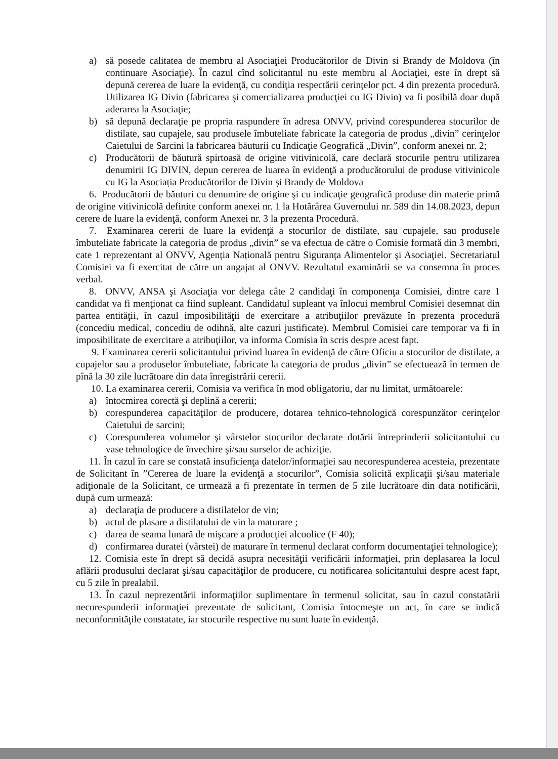a) să posede calitatea de membru al Asociaţiei Producătorilor de Divin si Brandy de Moldova (în continuare Asociaţie). În cazul cînd solicitantul nu este membru al Aociaţiei, este în drept să depună cererea de luare la evidenţă, cu condiţia respectării cerinţelor pct. 4 din prezenta procedură. Utilizarea IG Divin (fabricarea şi comercializarea producţiei cu IG Divin) va fi posibilă doar după aderarea la Asociaţie;
b) să depună declaraţie pe propria raspundere în adresa ONVV, privind corespunderea stocurilor de distilate, sau cupajele, sau produsele îmbuteliate fabricate la categoria de produs „divin” cerinţelor Caietului de Sarcini la fabricarea băuturii cu Indicaţie Geografică „Divin”, conform anexei nr. 2;
c) Producătorii de băutură spirtoasă de origine vitivinicolă, care declară stocurile pentru utilizarea denumirii IG DIVIN, depun cererea de luarea în evidenţă a producătorului de produse vitivinicole cu IG la Asociația Producătorilor de Divin și Brandy de Moldova
6. Producătorii de băuturi cu denumire de origine şi cu indicaţie geografică produse din materie primă de origine vitivinicolă definite conform anexei nr. 1 la Hotărârea Guvernului nr. 589 din 14.08.2023, depun cerere de luare la evidenţă, conform Anexei nr. 3 la prezenta Procedură.
7. Examinarea cererii de luare la evidenţă a stocurilor de distilate, sau cupajele, sau produsele îmbuteliate fabricate la categoria de produs „divin” se va efectua de către o Comisie formată din 3 membri, cate 1 reprezentant al ONVV, Agenția Națională pentru Siguranța Alimentelor şi Asociaţiei. Secretariatul Comisiei va fi exercitat de către un angajat al ONVV. Rezultatul examinării se va consemna în proces verbal.
8. ONVV, ANSA şi Asociaţia vor delega câte 2 candidaţi în componenţa Comisiei, dintre care 1 candidat va fi menţionat ca fiind supleant. Candidatul supleant va înlocui membrul Comisiei desemnat din partea entităţii, în cazul imposibilităţii de exercitare a atribuţiilor prevăzute în prezenta procedură (concediu medical, concediu de odihnă, alte cazuri justificate). Membrul Comisiei care temporar va fi în imposibilitate de exercitare a atribuţiilor, va informa Comisia în scris despre acest fapt.
9. Examinarea cererii solicitantului privind luarea în evidenţă de către Oficiu a stocurilor de distilate, a cupajelor sau a produselor îmbuteliate, fabricate la categoria de produs „divin” se efectuează în termen de pînă la 30 zile lucrătoare din data înregistrării cererii.
10. La examinarea cererii, Comisia va verifica în mod obligatoriu, dar nu limitat, următoarele:
a) întocmirea corectă şi deplină a cererii;
b) corespunderea capacităţilor de producere, dotarea tehnico-tehnologică corespunzător cerinţelor Caietului de sarcini;
c) Corespunderea volumelor şi vârstelor stocurilor declarate dotării întreprinderii solicitantului cu vase tehnologice de învechire şi/sau surselor de achiziţie.
11. În cazul în care se constată insuficienţa datelor/informaţiei sau necorespunderea acesteia, prezentate de Solicitant în ”Cererea de luare la evidenţă a stocurilor”, Comisia solicită explicaţii şi/sau materiale adiţionale de la Solicitant, ce urmează a fi prezentate în termen de 5 zile lucrătoare din data notificării, după cum urmează:
a) declaraţia de producere a distilatelor de vin;
b) actul de plasare a distilatului de vin la maturare ;
c) darea de seama lunară de mişcare a producţiei alcoolice (F 40);
d) confirmarea duratei (vârstei) de maturare în termenul declarat conform documentaţiei tehnologice);
12. Comisia este în drept să decidă asupra necesităţii verificării informaţiei, prin deplasarea la locul aflării produsului declarat şi/sau capacităţilor de producere, cu notificarea solicitantului despre acest fapt, cu 5 zile în prealabil.
13. În cazul neprezentării informaţiilor suplimentare în termenul solicitat, sau în cazul constatării necorespunderii informaţiei prezentate de solicitant, Comisia întocmeşte un act, în care se indică neconformităţile constatate, iar stocurile respective nu sunt luate în evidenţă.